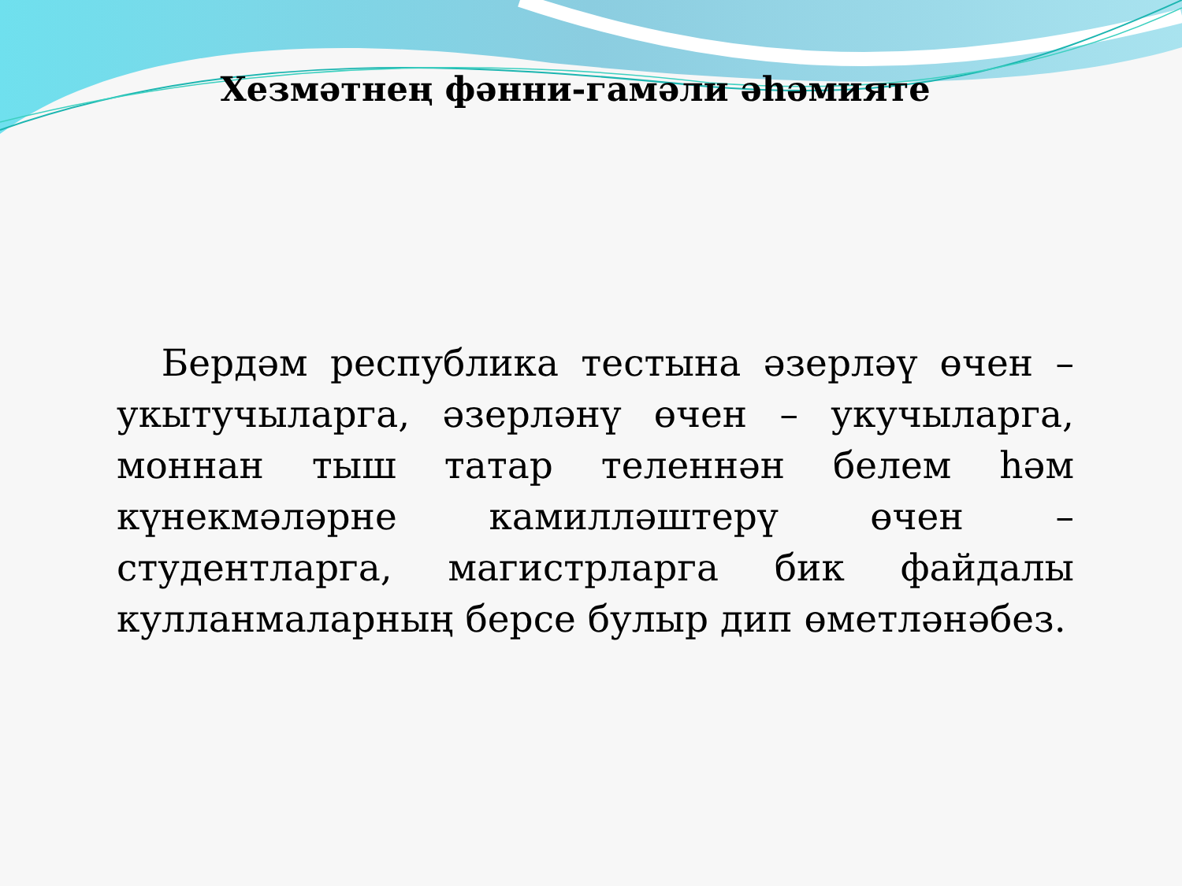Хезмәтнең фәнни-гамәли әһәмияте
Бердәм республика тестына әзерләү өчен – укытучыларга, әзерләнү өчен – укучыларга, моннан тыш татар теленнән белем һәм күнекмәләрне камилләштерү өчен – студентларга, магистрларга бик файдалы кулланмаларның берсе булыр дип өметләнәбез.